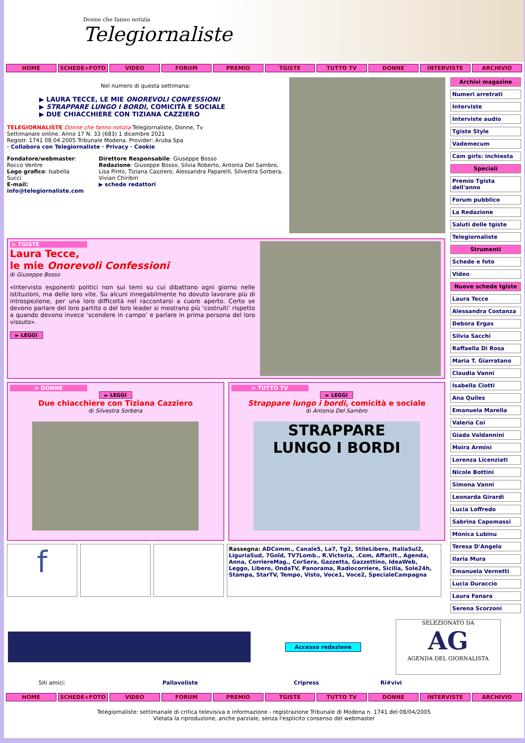Donne che fanno notizia
Telegiornaliste
HOME SCHEDE+FOTO VIDEO FORUM PREMIO TGISTE TUTTO TV DONNE INTERVISTE ARCHIVIO
Nel numero di questa settimana:
▶ LAURA TECCE, LE MIE ONOREVOLI CONFESSIONI
▶ STRAPPARE LUNGO I BORDI, COMICITÀ E SOCIALE
▶ DUE CHIACCHIERE CON TIZIANA CAZZIERO
TELEGIORNALISTE Donne che fanno notizia Telegiornaliste, Donne, Tv
Settimanale online. Anno 17 N. 33 (683) 1 dicembre 2021
Registr. 1741 08.04.2005 Tribunale Modena. Provider: Aruba Spa
· Collabora con Telegiornaliste · Privacy · Cookie
Fondatore/webmaster: Rocco Ventre
Logo grafico: Isabella Succi
E-mail: info@telegiornaliste.com
Direttore Responsabile: Giuseppe Bosso
Redazione: Giuseppe Bosso, Silvia Roberto, Antonia Del Sambro, Lisa Pinto, Tiziana Cazziero, Alessandra Paparelli, Silvestra Sorbera, Vivian Chiribiri
▶ schede redattori
> TGISTE
Laura Tecce,
le mie Onorevoli Confessioni
di Giuseppe Bosso
«Intervisto esponenti politici non sui temi su cui dibattono ogni giorno nelle istituzioni, ma delle loro vite. Su alcuni innegabilmente ho dovuto lavorare più di introspezione, per una loro difficoltà nel raccontarsi a cuore aperto. Certo se devono parlare del loro partito o del loro leader si mostrano più ‘costruiti’ rispetto a quando devono invece ‘scendere in campo’ e parlare in prima persona del loro vissuto».
► LEGGI
> DONNE
► LEGGI
Due chiacchiere con Tiziana Cazziero
di Silvestra Sorbera
> TUTTO TV
► LEGGI
Strappare lungo i bordi, comicità e sociale
di Antonia Del Sambro
STRAPPARE
LUNGO I BORDI
f
Rassegna: ADComm., Canale5, La7, Tg2, StileLibero, ItaliaSul2, LiguriaSud, 7Gold, TV7Lomb., R.Victoria, .Com, AffariIt., Agenda, Anna, CorriereMag., CorSera, Gazzetta, Gazzettino, IdeaWeb, Leggo, Libero, OndaTV, Panorama, Radiocorriere, Sicilia, Sole24h, Stampa, StarTV, Tempo, Visto, Voce1, Voce2, SpecialeCampagna
Archivi magazine
Numeri arretrati
Interviste
Interviste audio
Tgiste Style
Vademecum
Cam girls: inchiesta
Speciali
Premio Tgista dell'anno
Forum pubblico
La Redazione
Saluti delle tgiste
Telegiornaliste
Strumenti
Schede e foto
Video
Nuove schede tgiste
Laura Tecce
Alessandra Costanza
Debora Ergas
Silvia Sacchi
Raffaella Di Rosa
Maria T. Giarratano
Claudia Vanni
Isabella Ciotti
Ana Quiles
Emanuela Marella
Valeria Coi
Giada Valdannini
Moira Armini
Lorenza Licenziati
Nicole Bottini
Simona Vanni
Leonarda Girardi
Lucia Loffredo
Sabrina Capomassi
Monica Lubinu
Teresa D'Angelo
Ilaria Mura
Emanuela Vernetti
Lucia Duraccio
Laura Fanara
Serena Scorzoni
Accesso redazione
SELEZIONATO DA
AG
AGENDA DEL GIORNALISTA
Siti amici: Pallavoliste Cripress Ri#vivi
HOME SCHEDE+FOTO VIDEO FORUM PREMIO TGISTE TUTTO TV DONNE INTERVISTE ARCHIVIO
Telegiornaliste: settimanale di critica televisiva e informazione - registrazione Tribunale di Modena n. 1741 del 08/04/2005
Vietata la riproduzione, anche parziale, senza l'esplicito consenso del webmaster